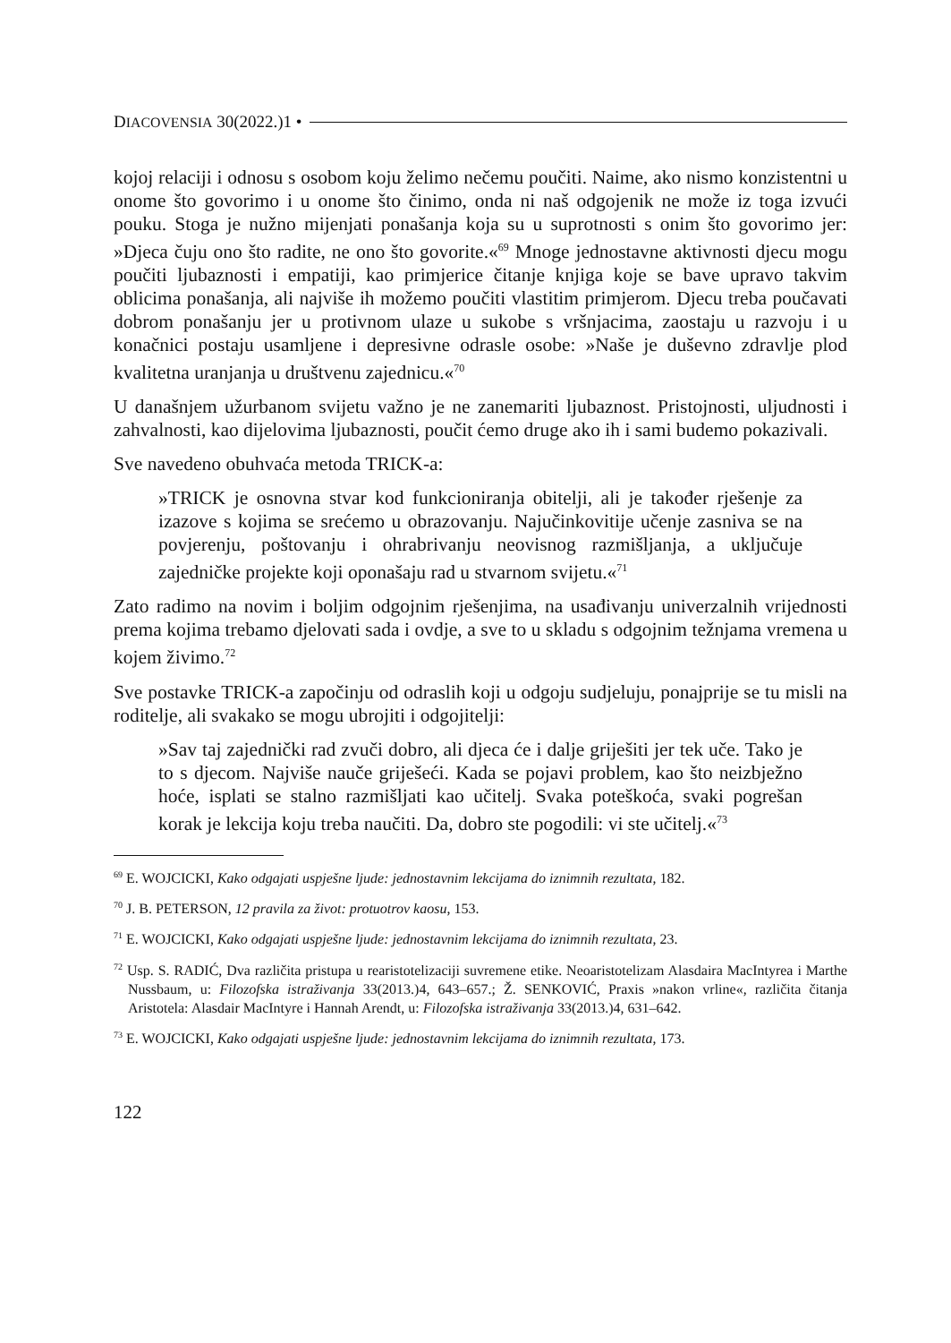DIACOVENSIA 30(2022.)1 •
kojoj relaciji i odnosu s osobom koju želimo nečemu poučiti. Naime, ako nismo konzistentni u onome što govorimo i u onome što činimo, onda ni naš odgojenik ne može iz toga izvući pouku. Stoga je nužno mijenjati ponašanja koja su u suprotnosti s onim što govorimo jer: »Djeca čuju ono što radite, ne ono što govorite.«<sup>69</sup> Mnoge jednostavne aktivnosti djecu mogu poučiti ljubaznosti i empatiji, kao primjerice čitanje knjiga koje se bave upravo takvim oblicima ponašanja, ali najviše ih možemo poučiti vlastitim primjerom. Djecu treba poučavati dobrom ponašanju jer u protivnom ulaze u sukobe s vršnjacima, zaostaju u razvoju i u konačnici postaju usamljene i depresivne odrasle osobe: »Naše je duševno zdravlje plod kvalitetna uranjanja u društvenu zajednicu.«<sup>70</sup>
U današnjem užurbanom svijetu važno je ne zanemariti ljubaznost. Pristojnosti, uljudnosti i zahvalnosti, kao dijelovima ljubaznosti, poučit ćemo druge ako ih i sami budemo pokazivali.
Sve navedeno obuhvaća metoda TRICK-a:
»TRICK je osnovna stvar kod funkcioniranja obitelji, ali je također rješenje za izazove s kojima se srećemo u obrazovanju. Najučinkovitije učenje zasniva se na povjerenju, poštovanju i ohrabrivanju neovisnog razmišljanja, a uključuje zajedničke projekte koji oponašaju rad u stvarnom svijetu.«<sup>71</sup>
Zato radimo na novim i boljim odgojnim rješenjima, na usađivanju univerzalnih vrijednosti prema kojima trebamo djelovati sada i ovdje, a sve to u skladu s odgojnim težnjama vremena u kojem živimo.<sup>72</sup>
Sve postavke TRICK-a započinju od odraslih koji u odgoju sudjeluju, ponajprije se tu misli na roditelje, ali svakako se mogu ubrojiti i odgojitelji:
»Sav taj zajednički rad zvuči dobro, ali djeca će i dalje griješiti jer tek uče. Tako je to s djecom. Najviše nauče griješeći. Kada se pojavi problem, kao što neizbježno hoće, isplati se stalno razmišljati kao učitelj. Svaka poteškoća, svaki pogrešan korak je lekcija koju treba naučiti. Da, dobro ste pogodili: vi ste učitelj.«<sup>73</sup>
<sup>69</sup> E. WOJCICKI, Kako odgajati uspješne ljude: jednostavnim lekcijama do iznimnih rezultata, 182.
<sup>70</sup> J. B. PETERSON, 12 pravila za život: protuotrov kaosu, 153.
<sup>71</sup> E. WOJCICKI, Kako odgajati uspješne ljude: jednostavnim lekcijama do iznimnih rezultata, 23.
<sup>72</sup> Usp. S. RADIĆ, Dva različita pristupa u rearistotelizaciji suvremene etike. Neoaristotelizam Alasdaira MacIntyrea i Marthe Nussbaum, u: Filozofska istraživanja 33(2013.)4, 643–657.; Ž. SENKOVIĆ, Praxis »nakon vrline«, različita čitanja Aristotela: Alasdair MacIntyre i Hannah Arendt, u: Filozofska istraživanja 33(2013.)4, 631–642.
<sup>73</sup> E. WOJCICKI, Kako odgajati uspješne ljude: jednostavnim lekcijama do iznimnih rezultata, 173.
122